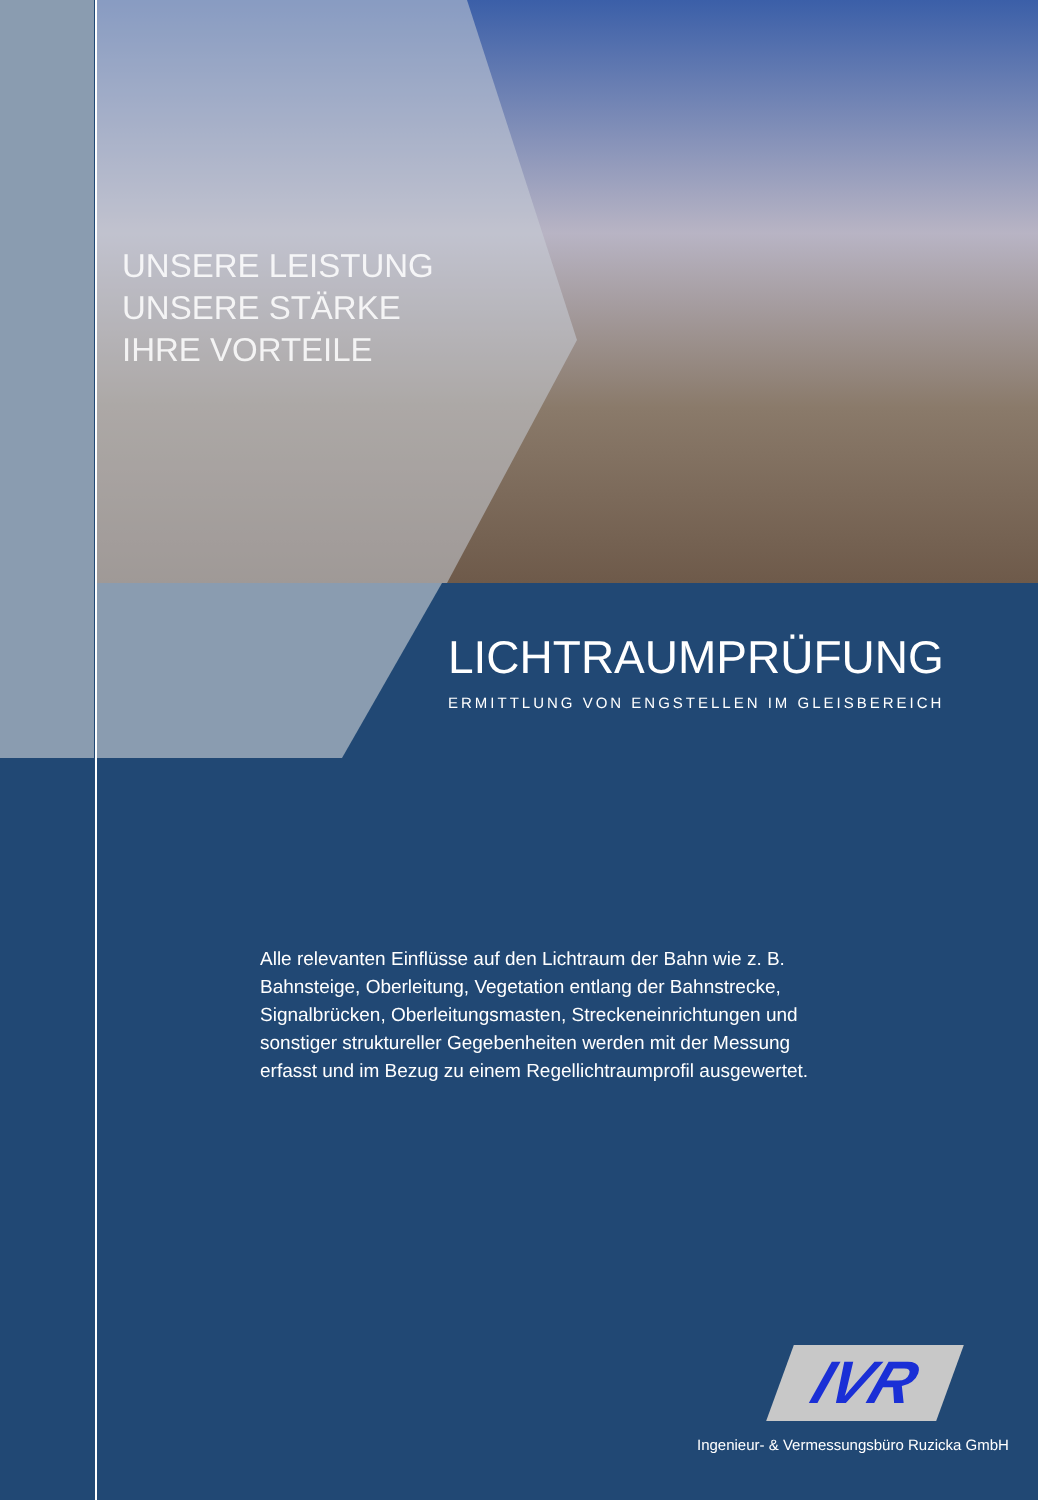UNSERE LEISTUNG
UNSERE STÄRKE
IHRE VORTEILE
LICHTRAUMPRÜFUNG
ERMITTLUNG VON ENGSTELLEN IM GLEISBEREICH
Alle relevanten Einflüsse auf den Lichtraum der Bahn wie z. B. Bahnsteige, Oberleitung, Vegetation entlang der Bahnstrecke, Signalbrücken, Oberleitungsmasten, Streckeneinrichtungen und sonstiger struktureller Gegebenheiten werden mit der Messung erfasst und im Bezug zu einem Regellichtraumprofil ausgewertet.
IVR
Ingenieur- & Vermessungsbüro Ruzicka GmbH